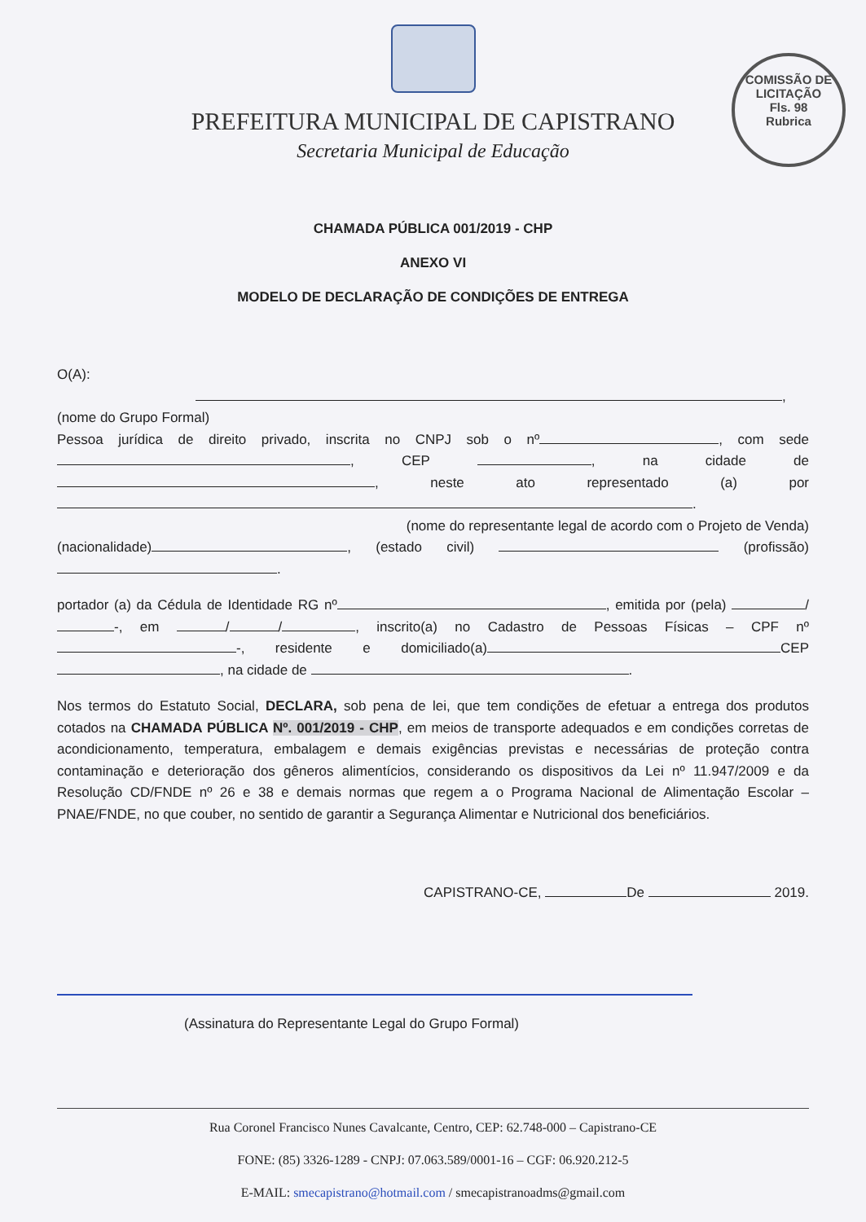COMISSÃO DE LICITAÇÃO
Fls. 98
Rubrica
PREFEITURA MUNICIPAL DE CAPISTRANO
Secretaria Municipal de Educação
CHAMADA PÚBLICA 001/2019 - CHP
ANEXO VI
MODELO DE DECLARAÇÃO DE CONDIÇÕES DE ENTREGA
O(A): ,
(nome do Grupo Formal)
Pessoa jurídica de direito privado, inscrita no CNPJ sob o nº , com sede , CEP , na cidade de , neste ato representado (a) por .
(nome do representante legal de acordo com o Projeto de Venda)
(nacionalidade) , (estado civil) (profissão) .
portador (a) da Cédula de Identidade RG nº , emitida por (pela) / -, em / / , inscrito(a) no Cadastro de Pessoas Físicas – CPF nº -, residente e domiciliado(a) CEP , na cidade de .
Nos termos do Estatuto Social, DECLARA, sob pena de lei, que tem condições de efetuar a entrega dos produtos cotados na CHAMADA PÚBLICA Nº. 001/2019 - CHP, em meios de transporte adequados e em condições corretas de acondicionamento, temperatura, embalagem e demais exigências previstas e necessárias de proteção contra contaminação e deterioração dos gêneros alimentícios, considerando os dispositivos da Lei nº 11.947/2009 e da Resolução CD/FNDE nº 26 e 38 e demais normas que regem a o Programa Nacional de Alimentação Escolar – PNAE/FNDE, no que couber, no sentido de garantir a Segurança Alimentar e Nutricional dos beneficiários.
CAPISTRANO-CE, De 2019.
(Assinatura do Representante Legal do Grupo Formal)
Rua Coronel Francisco Nunes Cavalcante, Centro, CEP: 62.748-000 – Capistrano-CE
FONE: (85) 3326-1289 - CNPJ: 07.063.589/0001-16 – CGF: 06.920.212-5
E-MAIL: smecapistrano@hotmail.com / smecapistranoadms@gmail.com